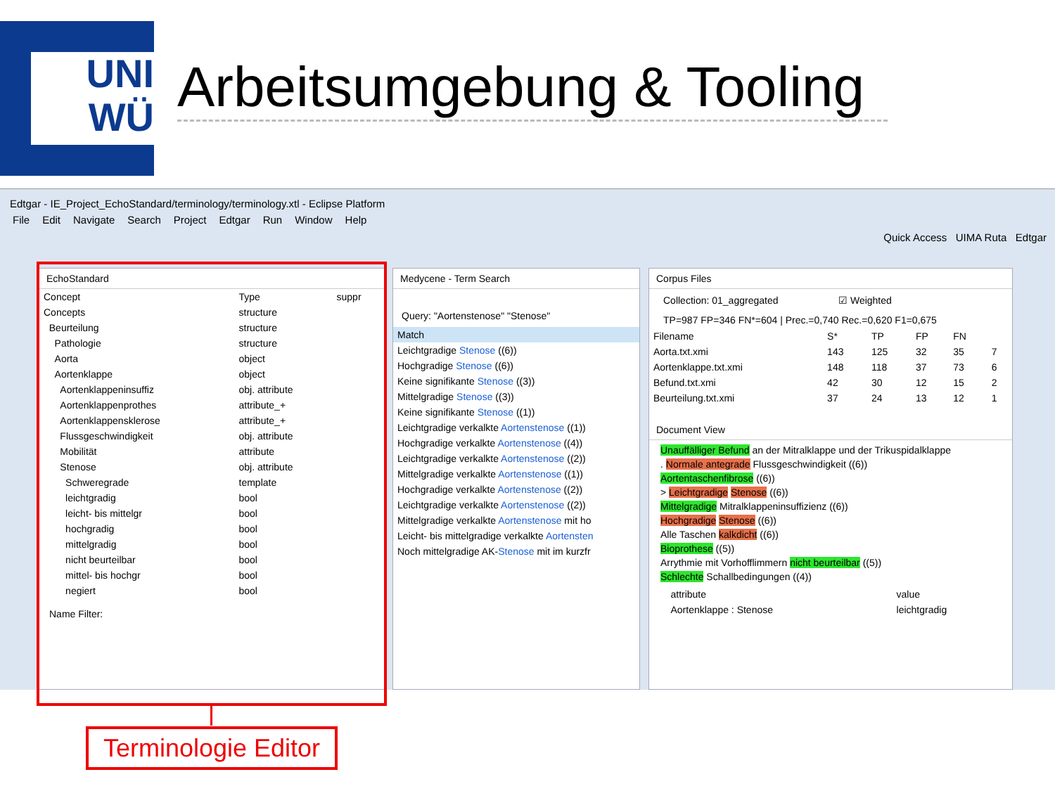UNI
WÜ
Arbeitsumgebung & Tooling
Edtgar - IE_Project_EchoStandard/terminology/terminology.xtl - Eclipse Platform
File Edit Navigate Search Project Edtgar Run Window Help
Quick Access UIMA Ruta Edtgar
EchoStandard
| Concept | Type | suppr |
| --- | --- | --- |
| Concepts | structure | |
| Beurteilung | structure | |
| Pathologie | structure | |
| Aorta | object | |
| Aortenklappe | object | |
| Aortenklappeninsuffiz | obj. attribute | |
| Aortenklappenprothes | attribute_+ | |
| Aortenklappensklerose | attribute_+ | |
| Flussgeschwindigkeit | obj. attribute | |
| Mobilität | attribute | |
| Stenose | obj. attribute | |
| Schweregrade | template | |
| leichtgradig | bool | |
| leicht- bis mittelgr | bool | |
| hochgradig | bool | |
| mittelgradig | bool | |
| nicht beurteilbar | bool | |
| mittel- bis hochgr | bool | |
| negiert | bool | |
Name Filter:
Medycene - Term Search
Query: "Aortenstenose" "Stenose"
| Match |
| --- |
| Leichtgradige Stenose ((6)) |
| Hochgradige Stenose ((6)) |
| Keine signifikante Stenose ((3)) |
| Mittelgradige Stenose ((3)) |
| Keine signifikante Stenose ((1)) |
| Leichtgradige verkalkte Aortenstenose ((1)) |
| Hochgradige verkalkte Aortenstenose ((4)) |
| Leichtgradige verkalkte Aortenstenose ((2)) |
| Mittelgradige verkalkte Aortenstenose ((1)) |
| Hochgradige verkalkte Aortenstenose ((2)) |
| Leichtgradige verkalkte Aortenstenose ((2)) |
| Mittelgradige verkalkte Aortenstenose mit ho |
| Leicht- bis mittelgradige verkalkte Aortensten |
| Noch mittelgradige AK- Stenose mit im kurzfr |
Corpus Files
Collection: 01_aggregated ☑ Weighted
TP=987 FP=346 FN*=604 | Prec.=0,740 Rec.=0,620 F1=0,675
| Filename | S* | TP | FP | FN | |
| --- | --- | --- | --- | --- | --- |
| Aorta.txt.xmi | 143 | 125 | 32 | 35 | 7 |
| Aortenklappe.txt.xmi | 148 | 118 | 37 | 73 | 6 |
| Befund.txt.xmi | 42 | 30 | 12 | 15 | 2 |
| Beurteilung.txt.xmi | 37 | 24 | 13 | 12 | 1 |
Document View
Unauffälliger Befund an der Mitralklappe und der Trikuspidalklappe
. Normale antegrade Flussgeschwindigkeit ((6))
Aortentaschenfibrose ((6))
> Leichtgradige Stenose ((6))
Mittelgradige Mitralklappeninsuffizienz ((6))
Hochgradige Stenose ((6))
Alle Taschen kalkdicht ((6))
Bioprothese ((5))
Arrythmie mit Vorhofflimmern nicht beurteilbar ((5))
Schlechte Schallbedingungen ((4))
| | attribute | value |
| --- | --- | --- |
| | Aortenklappe : Stenose | leichtgradig |
Terminologie Editor